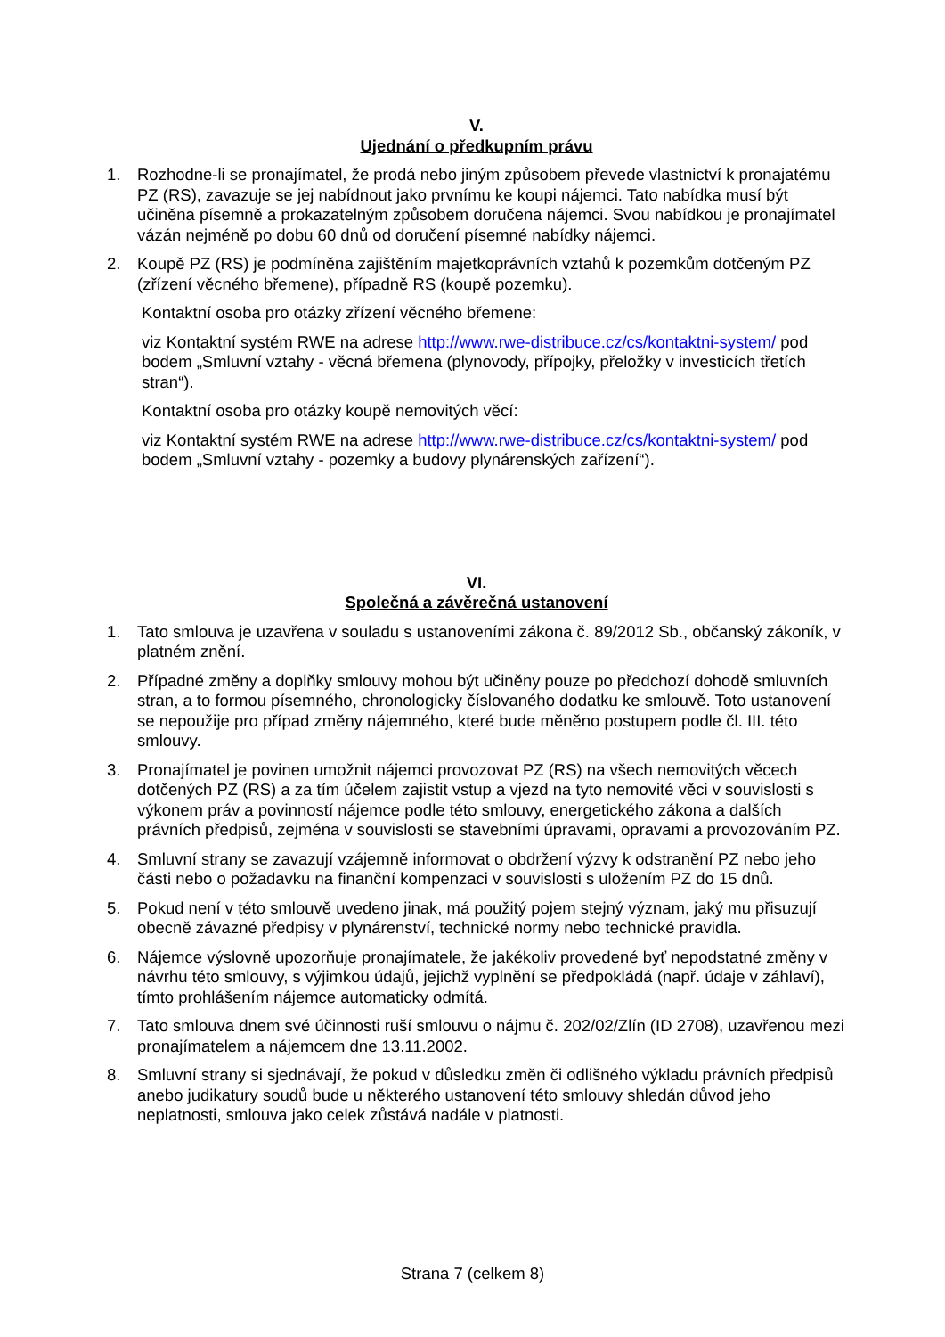V.
Ujednání o předkupním právu
1. Rozhodne-li se pronajímatel, že prodá nebo jiným způsobem převede vlastnictví k pronajatému PZ (RS), zavazuje se jej nabídnout jako prvnímu ke koupi nájemci. Tato nabídka musí být učiněna písemně a prokazatelným způsobem doručena nájemci. Svou nabídkou je pronajímatel vázán nejméně po dobu 60 dnů od doručení písemné nabídky nájemci.
2. Koupě PZ (RS) je podmíněna zajištěním majetkoprávních vztahů k pozemkům dotčeným PZ (zřízení věcného břemene), případně RS (koupě pozemku).
Kontaktní osoba pro otázky zřízení věcného břemene:
viz Kontaktní systém RWE na adrese http://www.rwe-distribuce.cz/cs/kontaktni-system/ pod bodem „Smluvní vztahy - věcná břemena (plynovody, přípojky, přeložky v investicích třetích stran“).
Kontaktní osoba pro otázky koupě nemovitých věcí:
viz Kontaktní systém RWE na adrese http://www.rwe-distribuce.cz/cs/kontaktni-system/ pod bodem „Smluvní vztahy - pozemky a budovy plynárenských zařízení“).
VI.
Společná a závěrečná ustanovení
1. Tato smlouva je uzavřena v souladu s ustanoveními zákona č. 89/2012 Sb., občanský zákoník, v platném znění.
2. Případné změny a doplňky smlouvy mohou být učiněny pouze po předchozí dohodě smluvních stran, a to formou písemného, chronologicky číslovaného dodatku ke smlouvě. Toto ustanovení se nepoužije pro případ změny nájemného, které bude měněno postupem podle čl. III. této smlouvy.
3. Pronajímatel je povinen umožnit nájemci provozovat PZ (RS) na všech nemovitých věcech dotčených PZ (RS) a za tím účelem zajistit vstup a vjezd na tyto nemovité věci v souvislosti s výkonem práv a povinností nájemce podle této smlouvy, energetického zákona a dalších právních předpisů, zejména v souvislosti se stavebními úpravami, opravami a provozováním PZ.
4. Smluvní strany se zavazují vzájemně informovat o obdržení výzvy k odstranění PZ nebo jeho části nebo o požadavku na finanční kompenzaci v souvislosti s uložením PZ do 15 dnů.
5. Pokud není v této smlouvě uvedeno jinak, má použitý pojem stejný význam, jaký mu přisuzují obecně závazné předpisy v plynárenství, technické normy nebo technické pravidla.
6. Nájemce výslovně upozorňuje pronajímatele, že jakékoliv provedené byť nepodstatné změny v návrhu této smlouvy, s výjimkou údajů, jejichž vyplnění se předpokládá (např. údaje v záhlaví), tímto prohlášením nájemce automaticky odmítá.
7. Tato smlouva dnem své účinnosti ruší smlouvu o nájmu č. 202/02/Zlín (ID 2708), uzavřenou mezi pronajímatelem a nájemcem dne 13.11.2002.
8. Smluvní strany si sjednávají, že pokud v důsledku změn či odlišného výkladu právních předpisů anebo judikatury soudů bude u některého ustanovení této smlouvy shledán důvod jeho neplatnosti, smlouva jako celek zůstává nadále v platnosti.
Strana 7 (celkem 8)